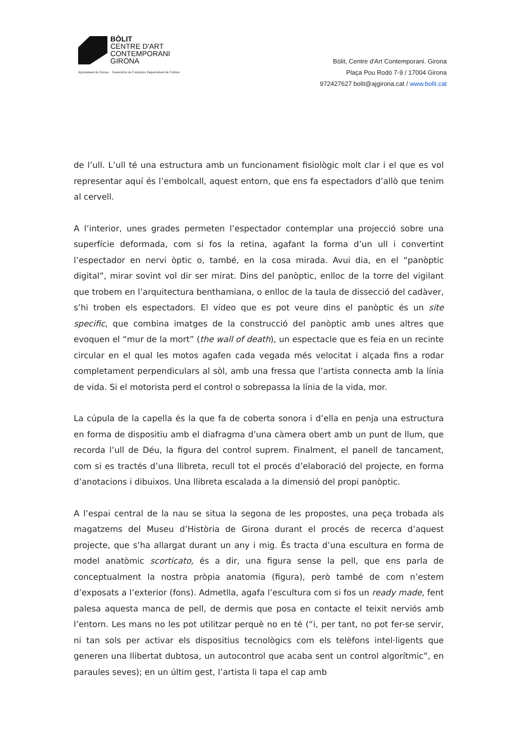BÒLIT
CENTRE D'ART
CONTEMPORANI
GIRONA
Ajuntament de Girona Generalitat de Catalunya Departament de Cultura
Bòlit, Centre d'Art Contemporani. Girona
Plaça Pou Rodó 7-9 / 17004 Girona
972427627 bolit@ajgirona.cat / www.bolit.cat
de l’ull. L’ull té una estructura amb un funcionament fisiològic molt clar i el que es vol representar aquí és l’embolcall, aquest entorn, que ens fa espectadors d’allò que tenim al cervell.
A l’interior, unes grades permeten l’espectador contemplar una projecció sobre una superfície deformada, com si fos la retina, agafant la forma d’un ull i convertint l’espectador en nervi òptic o, també, en la cosa mirada. Avui dia, en el “panòptic digital”, mirar sovint vol dir ser mirat. Dins del panòptic, enlloc de la torre del vigilant que trobem en l’arquitectura benthamiana, o enlloc de la taula de dissecció del cadàver, s’hi troben els espectadors. El vídeo que es pot veure dins el panòptic és un site specific, que combina imatges de la construcció del panòptic amb unes altres que evoquen el “mur de la mort” (the wall of death), un espectacle que es feia en un recinte circular en el qual les motos agafen cada vegada més velocitat i alçada fins a rodar completament perpendiculars al sòl, amb una fressa que l’artista connecta amb la línia de vida. Si el motorista perd el control o sobrepassa la línia de la vida, mor.
La cúpula de la capella és la que fa de coberta sonora i d’ella en penja una estructura en forma de dispositiu amb el diafragma d’una càmera obert amb un punt de llum, que recorda l’ull de Déu, la figura del control suprem. Finalment, el panell de tancament, com si es tractés d’una llibreta, recull tot el procés d’elaboració del projecte, en forma d’anotacions i dibuixos. Una llibreta escalada a la dimensió del propi panòptic.
A l’espai central de la nau se situa la segona de les propostes, una peça trobada als magatzems del Museu d’Història de Girona durant el procés de recerca d’aquest projecte, que s’ha allargat durant un any i mig. És tracta d’una escultura en forma de model anatòmic scorticato, és a dir, una figura sense la pell, que ens parla de conceptualment la nostra pròpia anatomia (figura), però també de com n’estem d’exposats a l’exterior (fons). Admetlla, agafa l’escultura com si fos un ready made, fent palesa aquesta manca de pell, de dermis que posa en contacte el teixit nerviós amb l’entorn. Les mans no les pot utilitzar perquè no en té (“i, per tant, no pot fer-se servir, ni tan sols per activar els dispositius tecnològics com els telèfons intel·ligents que generen una llibertat dubtosa, un autocontrol que acaba sent un control algorítmic”, en paraules seves); en un últim gest, l’artista li tapa el cap amb